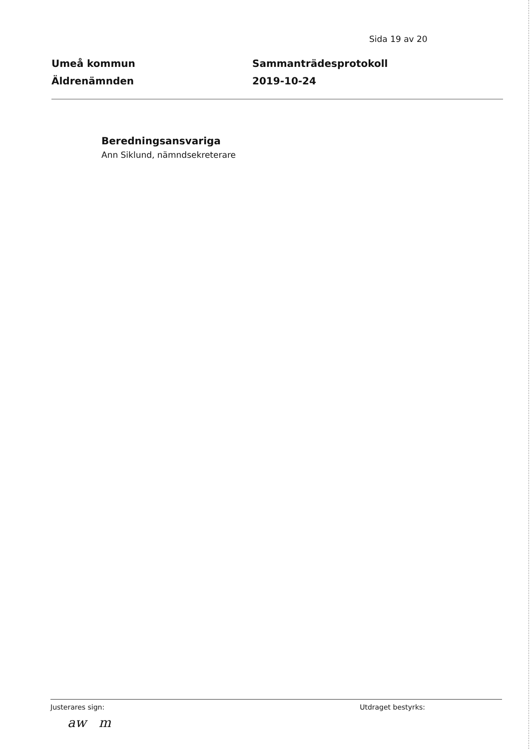Sida 19 av 20
Umeå kommun
Äldrenämnden
Sammanträdesprotokoll
2019-10-24
Beredningsansvariga
Ann Siklund, nämndsekreterare
Justerares sign: Utdraget bestyrks:
aw m